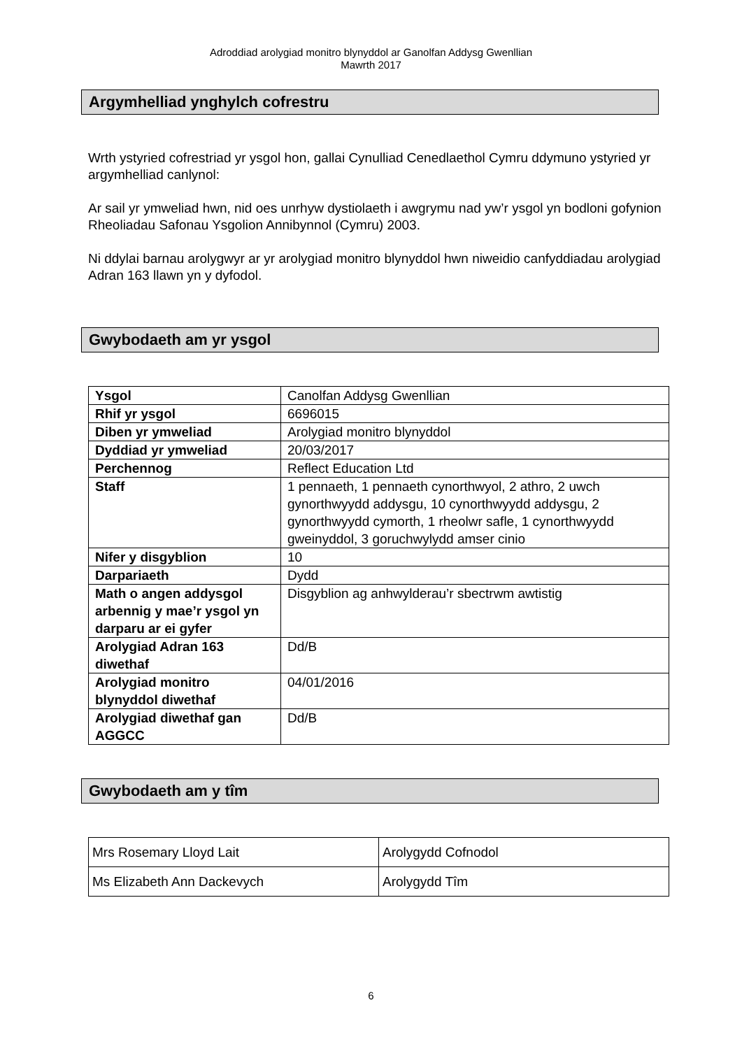Adroddiad arolygiad monitro blynyddol ar Ganolfan Addysg Gwenllian
Mawrth 2017
Argymhelliad ynghylch cofrestru
Wrth ystyried cofrestriad yr ysgol hon, gallai Cynulliad Cenedlaethol Cymru ddymuno ystyried yr argymhelliad canlynol:
Ar sail yr ymweliad hwn, nid oes unrhyw dystiolaeth i awgrymu nad yw’r ysgol yn bodloni gofynion Rheoliadau Safonau Ysgolion Annibynnol (Cymru) 2003.
Ni ddylai barnau arolygwyr ar yr arolygiad monitro blynyddol hwn niweidio canfyddiadau arolygiad Adran 163 llawn yn y dyfodol.
Gwybodaeth am yr ysgol
| Ysgol | Canolfan Addysg Gwenllian |
| Rhif yr ysgol | 6696015 |
| Diben yr ymweliad | Arolygiad monitro blynyddol |
| Dyddiad yr ymweliad | 20/03/2017 |
| Perchennog | Reflect Education Ltd |
| Staff | 1 pennaeth, 1 pennaeth cynorthwyol, 2 athro, 2 uwch gynorthwyydd addysgu, 10 cynorthwyydd addysgu, 2 gynorthwyydd cymorth, 1 rheolwr safle, 1 cynorthwyydd gweinyddol, 3 goruchwylydd amser cinio |
| Nifer y disgyblion | 10 |
| Darpariaeth | Dydd |
| Math o angen addysgol arbennig y mae’r ysgol yn darparu ar ei gyfer | Disgyblion ag anhwylderau’r sbectrwm awtistig |
| Arolygiad Adran 163 diwethaf | Dd/B |
| Arolygiad monitro blynyddol diwethaf | 04/01/2016 |
| Arolygiad diwethaf gan AGGCC | Dd/B |
Gwybodaeth am y tîm
| Mrs Rosemary Lloyd Lait | Arolygydd Cofnodol |
| Ms Elizabeth Ann Dackevych | Arolygydd Tîm |
6